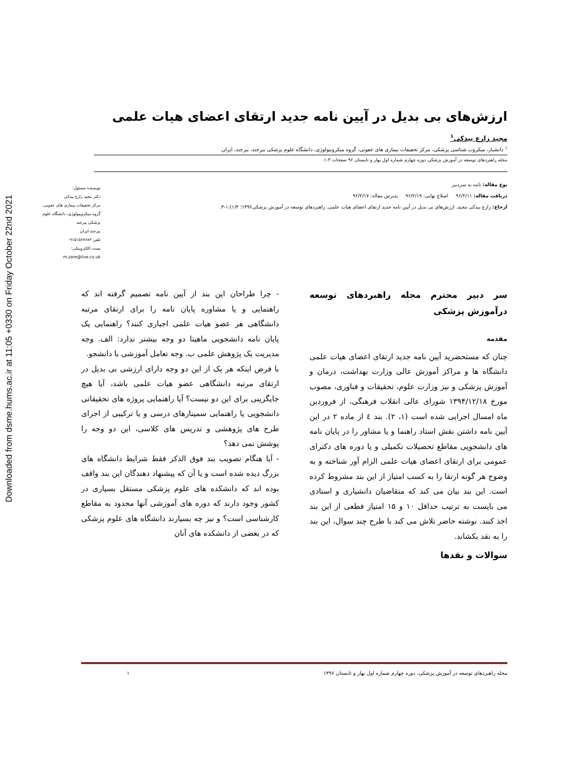Downloaded from dsme.hums.ac.ir at 11:05 +0330 on Friday October 22nd 2021
ارزش‌های بی بدیل در آیین نامه جدید ارتقای اعضای هیات علمی
مجید زارع بیدکی<sup>۱</sup>
<sup>۱</sup> دانشیار، میکروب شناسی پزشکی، مرکز تحقیقات بیماری های عفونی، گروه میکروبیولوژی، دانشگاه علوم پزشکی بیرجند، بیرجند، ایران.
مجله راهبردهای توسعه در آموزش پزشکی دوره چهارم شماره اول بهار و تابستان ۹۶ صفحات ۳-۱.
نوع مقاله: نامه به سردبیر
دریافت مقاله: ۹۶/۲/۱۱ اصلاح نهایی: ۹۶/۲/۱۹ پذیرش مقاله: ۹۶/۲/۱۷
ارجاع: زارع بیدکی مجید. ارزش‌های بی بدیل در آیین نامه جدید ارتقای اعضای هیات علمی. راهبردهای توسعه در آموزش پزشکی۱۳۹۶؛ ۴(۱):۱-۳.
نویسنده مسئول:
دکتر مجید زارع بیدکی
مرکز تحقیقات بیماری های عفونی،
گروه میکروبیولوژی، دانشگاه علوم
پزشکی بیرجند
بیرجند-ایران
تلفن ۰۹۱۵۱۵۶۷۶۸۳
پست الکترونیکی:
m.zare@live.co.uk
سر دبیر محترم مجله راهبردهای توسعه درآموزش پزشکی
مقدمه
چنان که مستحضرید آیین نامه جدید ارتقای اعضای هیات علمی دانشگاه ها و مراکز آموزش عالی وزارت بهداشت، درمان و آموزش پزشکی و نیز وزارت علوم، تحقیقات و فناوری، مصوب مورخ ۱۳۹۴/۱۲/۱۸ شورای عالی انقلاب فرهنگی، از فروردین ماه امسال اجرایی شده است (۱، ۲). بند ٤ از ماده ۲ در این آیین نامه داشتن نقش استاد راهنما و یا مشاور را در پایان نامه های دانشجویی مقاطع تحصیلات تکمیلی و یا دوره های دکترای عمومی برای ارتقای اعضای هیات علمی الزام آور شناخته و به وضوح هر گونه ارتقا را به کسب امتیاز از این بند مشروط کرده است. این بند بیان می کند که متقاضیان دانشیاری و استادی می بایست به ترتیب حداقل ۱۰ و ۱۵ امتیاز قطعی از این بند اخذ کنند. نوشته حاضر تلاش می کند با طرح چند سوال، این بند را به نقد بکشاند.
سوالات و نقدها
- چرا طراحان این بند از آیین نامه تصمیم گرفته اند که راهنمایی و یا مشاوره پایان نامه را برای ارتقای مرتبه دانشگاهی هر عضو هیات علمی اجباری کنند؟ راهنمایی یک پایان نامه دانشجویی ماهیتا دو وجه بیشتر ندارد: الف. وجه مدیریت یک پژوهش علمی ب. وجه تعامل آموزشی با دانشجو.
با فرض اینکه هر یک از این دو وجه دارای ارزشی بی بدیل در ارتقای مرتبه دانشگاهی عضو هیات علمی باشد، آیا هیچ جایگزینی برای این دو نیست؟ آیا راهنمایی پروژه های تحقیقاتی دانشجویی یا راهنمایی سمینارهای درسی و یا ترکیبی از اجرای طرح های پژوهشی و تدریس های کلاسی، این دو وجه را پوشش نمی دهد؟
- آیا هنگام تصویب بند فوق الذکر فقط شرایط دانشگاه های بزرگ دیده شده است و یا آن که پیشنهاد دهندگان این بند واقف بوده اند که دانشکده های علوم پزشکی مستقل بسیاری در کشور وجود دارند که دوره های آموزشی آنها محدود به مقاطع کارشناسی است؟ و نیز چه بسیارند دانشگاه های علوم پزشکی که در بعضی از دانشکده های آنان
مجله راهبردهای توسعه در آموزش پزشکی، دوره چهارم شماره اول بهار و تابستان ۱۳۹۶ ۱